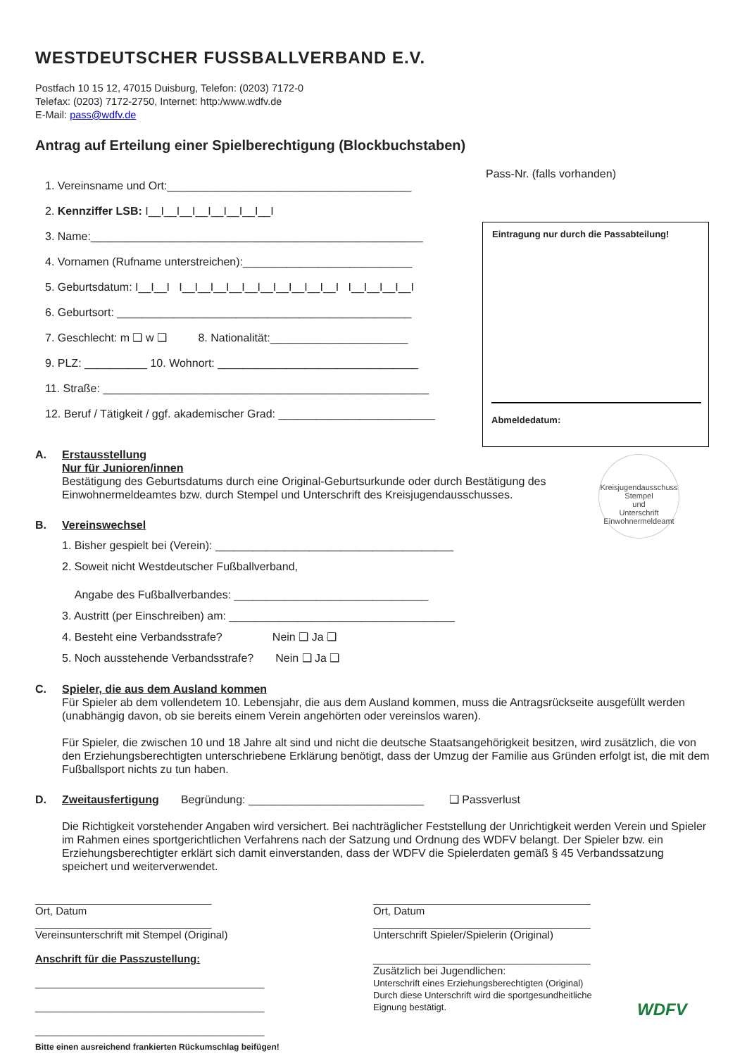WESTDEUTSCHER FUSSBALLVERBAND E.V.
Postfach 10 15 12, 47015 Duisburg, Telefon: (0203) 7172-0
Telefax: (0203) 7172-2750, Internet: http:/www.wdfv.de
E-Mail: pass@wdfv.de
Antrag auf Erteilung einer Spielberechtigung (Blockbuchstaben)
Pass-Nr. (falls vorhanden)
1. Vereinsname und Ort:_______________________________________
2. Kennziffer LSB: I__I__I__I__I__I__I__I__I
3. Name:_____________________________________________________
4. Vornamen (Rufname unterstreichen):___________________________
5. Geburtsdatum: I__I__I I__I__I__I__I__I__I__I__I__I__I I__I__I__I__I
6. Geburtsort: _______________________________________________
7. Geschlecht: m ❑ w ❑ 8. Nationalität:______________________
9. PLZ: __________ 10. Wohnort: ________________________________
11. Straße: ____________________________________________________
12. Beruf / Tätigkeit / ggf. akademischer Grad: _________________________
Eintragung nur durch die Passabteilung!
Abmeldedatum:
Kreisjugendausschuss
Stempel
und
Unterschrift
Einwohnermeldeamt
A. Erstausstellung
Nur für Junioren/innen
Bestätigung des Geburtsdatums durch eine Original-Geburtsurkunde oder durch Bestätigung des
Einwohnermeldeamtes bzw. durch Stempel und Unterschrift des Kreisjugendausschusses.
B. Vereinswechsel
1. Bisher gespielt bei (Verein): ______________________________________
2. Soweit nicht Westdeutscher Fußballverband,
Angabe des Fußballverbandes: _______________________________
3. Austritt (per Einschreiben) am: ____________________________________
4. Besteht eine Verbandsstrafe? Nein ❑ Ja ❑
5. Noch ausstehende Verbandsstrafe? Nein ❑ Ja ❑
C. Spieler, die aus dem Ausland kommen
Für Spieler ab dem vollendetem 10. Lebensjahr, die aus dem Ausland kommen, muss die Antragsrückseite ausgefüllt werden (unabhängig davon, ob sie bereits einem Verein angehörten oder vereinslos waren).
Für Spieler, die zwischen 10 und 18 Jahre alt sind und nicht die deutsche Staatsangehörigkeit besitzen, wird zusätzlich, die von den Erziehungsberechtigten unterschriebene Erklärung benötigt, dass der Umzug der Familie aus Gründen erfolgt ist, die mit dem Fußballsport nichts zu tun haben.
D. Zweitausfertigung Begründung: ____________________________ ❑ Passverlust
Die Richtigkeit vorstehender Angaben wird versichert. Bei nachträglicher Feststellung der Unrichtigkeit werden Verein und Spieler im Rahmen eines sportgerichtlichen Verfahrens nach der Satzung und Ordnung des WDFV belangt. Der Spieler bzw. ein Erziehungsberechtigter erklärt sich damit einverstanden, dass der WDFV die Spielerdaten gemäß § 45 Verbandssatzung speichert und weiterverwendet.
______________________________
Ort, Datum
______________________________
Vereinsunterschrift mit Stempel (Original)
Anschrift für die Passzustellung:
_______________________________________
_______________________________________
_______________________________________
_____________________________________
Ort, Datum
_____________________________________
Unterschrift Spieler/Spielerin (Original)
_____________________________________
Zusätzlich bei Jugendlichen:
Unterschrift eines Erziehungsberechtigten (Original)
Durch diese Unterschrift wird die sportgesundheitliche
Eignung bestätigt.
Bitte einen ausreichend frankierten Rückumschlag beifügen!
WDFV